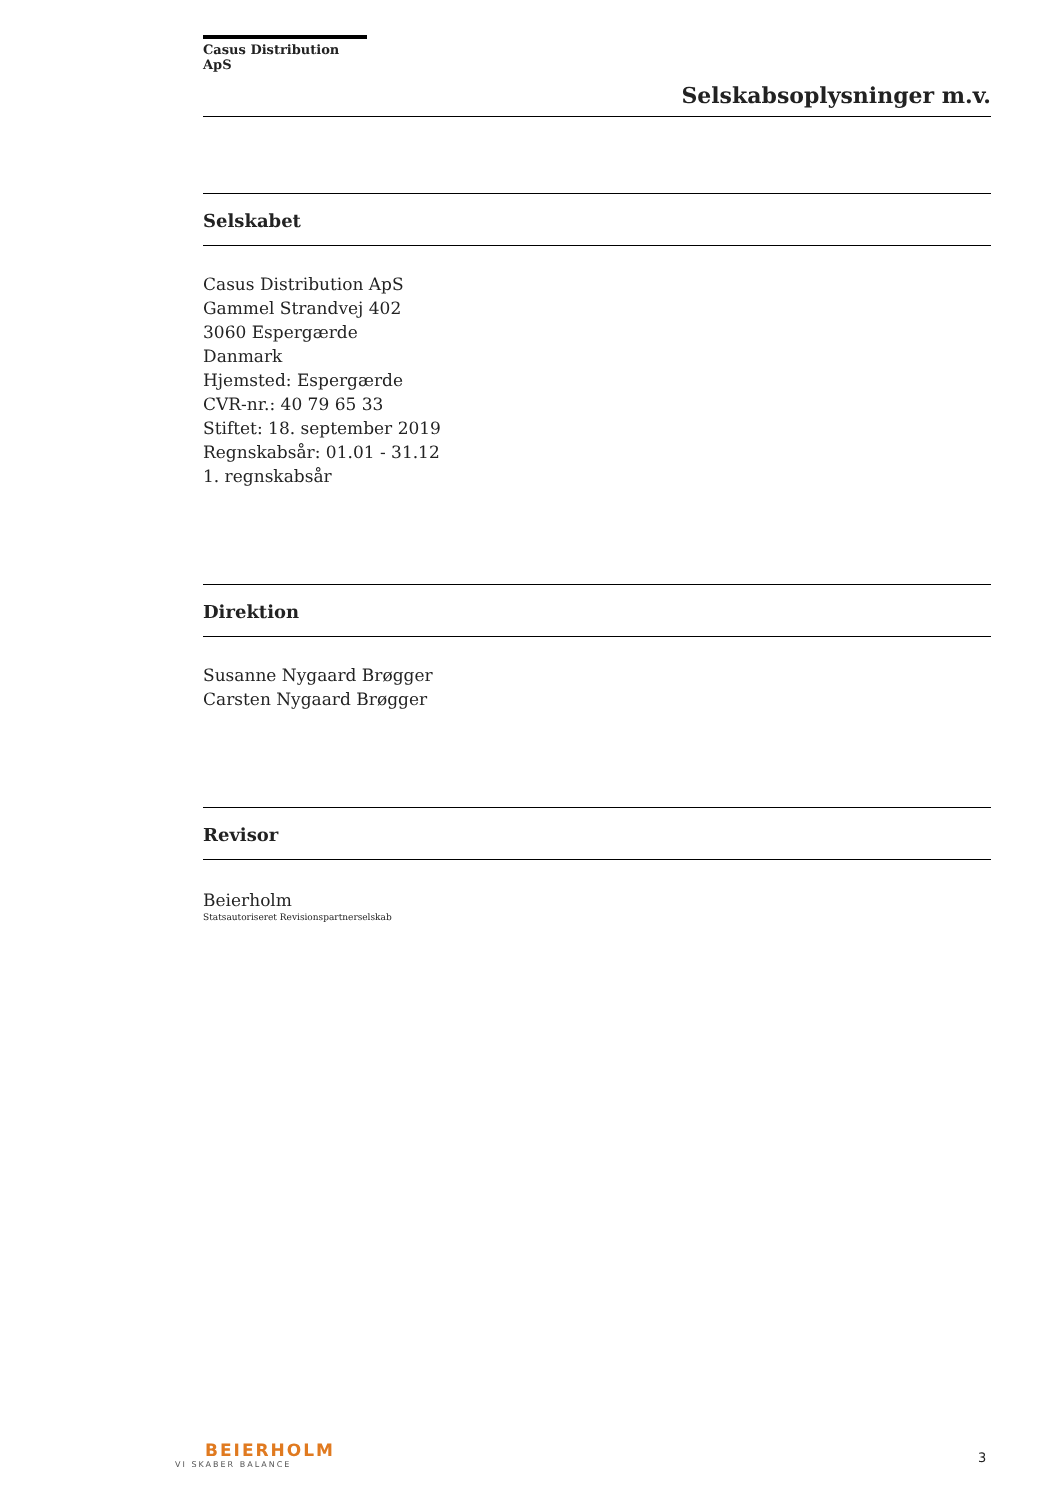Casus Distribution ApS
Selskabsoplysninger m.v.
Selskabet
Casus Distribution ApS
Gammel Strandvej 402
3060 Espergærde
Danmark
Hjemsted: Espergærde
CVR-nr.: 40 79 65 33
Stiftet: 18. september 2019
Regnskabsår: 01.01 - 31.12
1. regnskabsår
Direktion
Susanne Nygaard Brøgger
Carsten Nygaard Brøgger
Revisor
Beierholm
Statsautoriseret Revisionspartnerselskab
BEIERHOLM
VI SKABER BALANCE
3